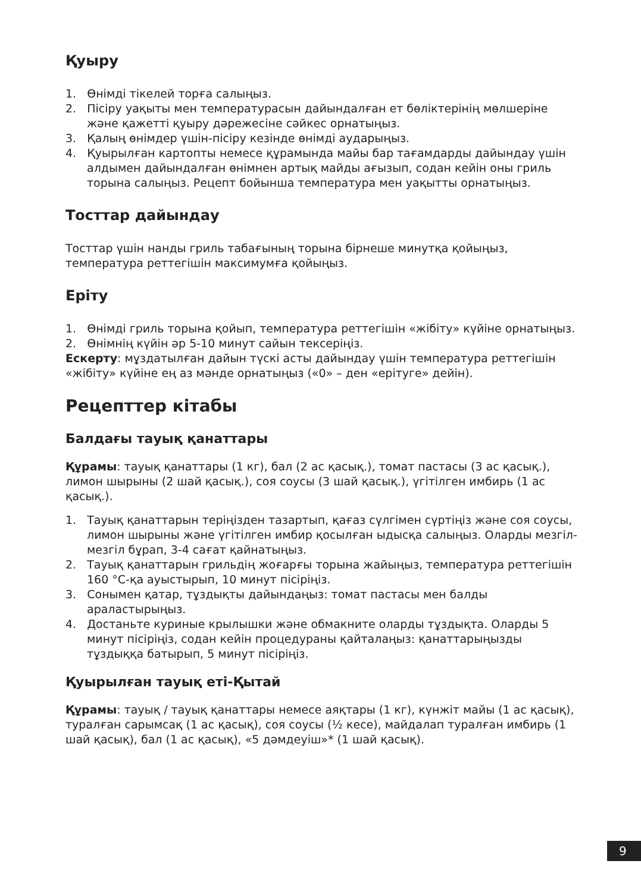Қуыру
1. Өнімді тікелей торға салыңыз.
2. Пісіру уақыты мен температурасын дайындалған ет бөліктерінің мөлшеріне және қажетті қуыру дәрежесіне сәйкес орнатыңыз.
3. Қалың өнімдер үшін-пісіру кезінде өнімді аударыңыз.
4. Қуырылған картопты немесе құрамында майы бар тағамдарды дайындау үшін алдымен дайындалған өнімнен артық майды ағызып, содан кейін оны гриль торына салыңыз. Рецепт бойынша температура мен уақытты орнатыңыз.
Тосттар дайындау
Тосттар үшін нанды гриль табағының торына бірнеше минутқа қойыңыз, температура реттегішін максимумға қойыңыз.
Еріту
1. Өнімді гриль торына қойып, температура реттегішін «жібіту» күйіне орнатыңыз.
2. Өнімнің күйін әр 5-10 минут сайын тексеріңіз.
Ескерту: мұздатылған дайын түскі асты дайындау үшін температура реттегішін «жібіту» күйіне ең аз мәнде орнатыңыз («0» – ден «ерітуге» дейін).
Рецепттер кітабы
Балдағы тауық қанаттары
Құрамы: тауық қанаттары (1 кг), бал (2 ас қасық.), томат пастасы (3 ас қасық.), лимон шырыны (2 шай қасық.), соя соусы (3 шай қасық.), үгітілген имбирь (1 ас қасық.).
1. Тауық қанаттарын теріңізден тазартып, қағаз сүлгімен сүртіңіз және соя соусы, лимон шырыны және үгітілген имбир қосылған ыдысқа салыңыз. Оларды мезгіл-мезгіл бұрап, 3-4 сағат қайнатыңыз.
2. Тауық қанаттарын грильдің жоғарғы торына жайыңыз, температура реттегішін 160 °C-қа ауыстырып, 10 минут пісіріңіз.
3. Сонымен қатар, тұздықты дайындаңыз: томат пастасы мен балды араластырыңыз.
4. Достаньте куриные крылышки және обмакните оларды тұздықта. Оларды 5 минут пісіріңіз, содан кейін процедураны қайталаңыз: қанаттарыңызды тұздыққа батырып, 5 минут пісіріңіз.
Қуырылған тауық еті-Қытай
Құрамы: тауық / тауық қанаттары немесе аяқтары (1 кг), күнжіт майы (1 ас қасық), туралған сарымсақ (1 ас қасық), соя соусы (½ кесе), майдалап туралған имбирь (1 шай қасық), бал (1 ас қасық), «5 дәмдеуіш»* (1 шай қасық).
9